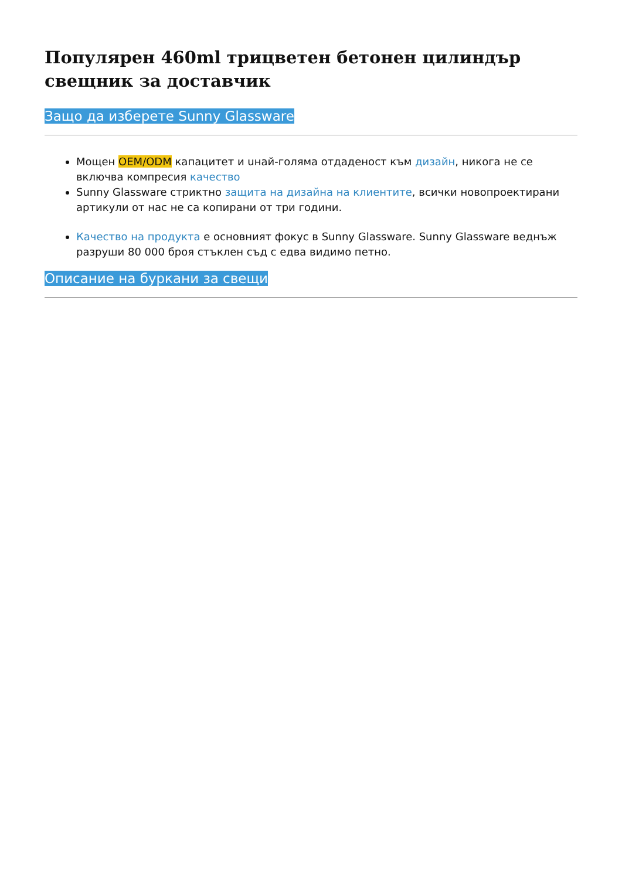Популярен 460ml трицветен бетонен цилиндър свещник за доставчик
Защо да изберете Sunny Glassware
Мощен OEM/ODM капацитет и uнай-голяма отдаденост към дизайн, никога не се включва компресия качество
Sunny Glassware стриктно защита на дизайна на клиентите, всички новопроектирани артикули от нас не са копирани от три години.
​Качество на продукта е основният фокус в Sunny Glassware. Sunny Glassware веднъж разруши 80 000 броя стъклен съд с едва видимо петно.
Описание на буркани за свещи